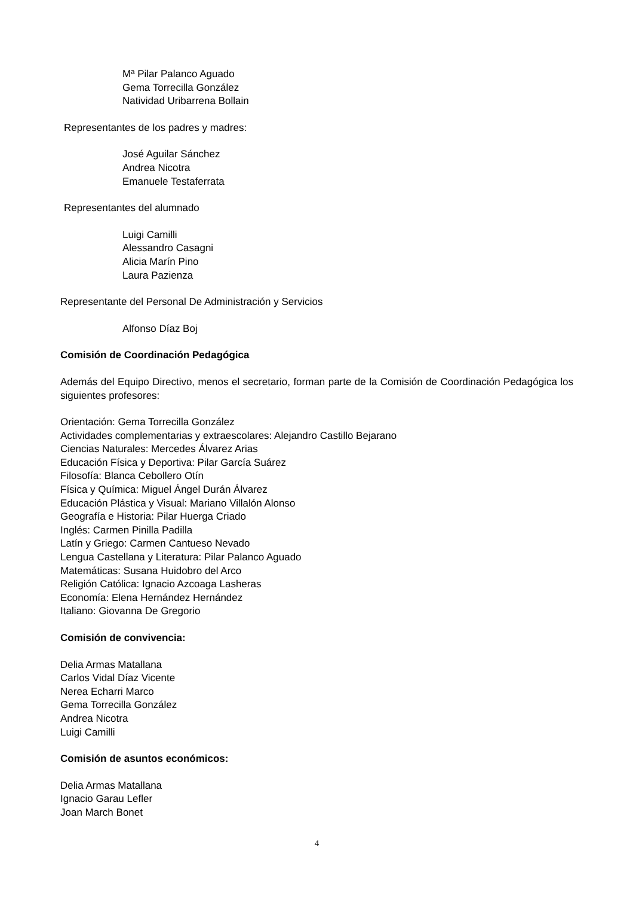Mª Pilar Palanco Aguado
Gema Torrecilla González
Natividad Uribarrena Bollain
Representantes de los padres y madres:
José Aguilar Sánchez
Andrea Nicotra
Emanuele Testaferrata
Representantes del alumnado
Luigi Camilli
Alessandro Casagni
Alicia Marín Pino
Laura Pazienza
Representante del Personal De Administración y Servicios
Alfonso Díaz Boj
Comisión de Coordinación Pedagógica
Además del Equipo Directivo, menos el secretario, forman parte de la Comisión de Coordinación Pedagógica los siguientes profesores:
Orientación: Gema Torrecilla González
Actividades complementarias y extraescolares: Alejandro Castillo Bejarano
Ciencias Naturales: Mercedes Álvarez Arias
Educación Física y Deportiva: Pilar García Suárez
Filosofía: Blanca Cebollero Otín
Física y Química: Miguel Ángel Durán Álvarez
Educación Plástica y Visual: Mariano Villalón Alonso
Geografía e Historia: Pilar Huerga Criado
Inglés: Carmen Pinilla Padilla
Latín y Griego: Carmen Cantueso Nevado
Lengua Castellana y Literatura: Pilar Palanco Aguado
Matemáticas: Susana Huidobro del Arco
Religión Católica: Ignacio Azcoaga Lasheras
Economía: Elena Hernández Hernández
Italiano: Giovanna De Gregorio
Comisión de convivencia:
Delia Armas Matallana
Carlos Vidal Díaz Vicente
Nerea Echarri Marco
Gema Torrecilla González
Andrea Nicotra
Luigi Camilli
Comisión de asuntos económicos:
Delia Armas Matallana
Ignacio Garau Lefler
Joan March Bonet
4